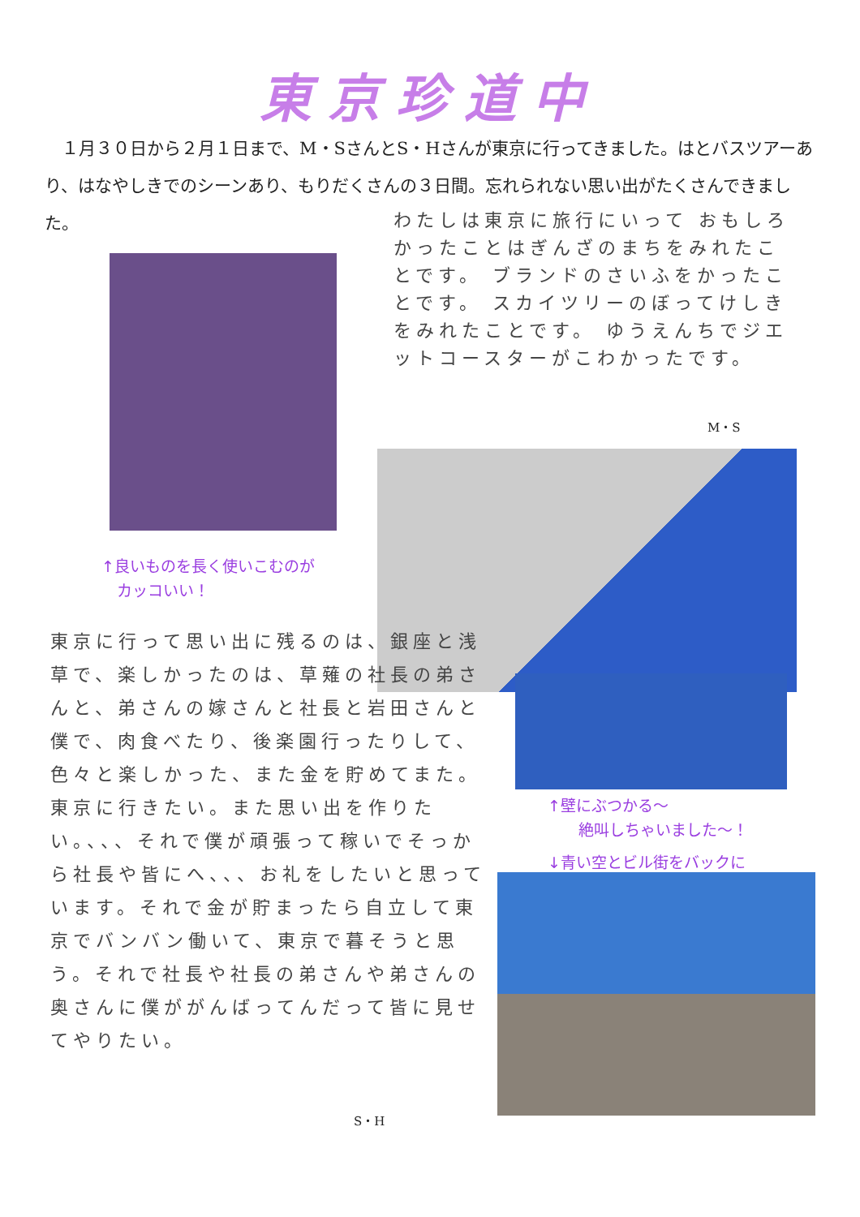東京珍道中
　１月３０日から２月１日まで、M・SさんとS・Hさんが東京に行ってきました。はとバスツアーあり、はなやしきでのシーンあり、もりだくさんの３日間。忘れられない思い出がたくさんできました。
わたしは東京に旅行にいって おもしろかったことはぎんざのまちをみれたことです。 ブランドのさいふをかったことです。 スカイツリーのぼってけしきをみれたことです。 ゆうえんちでジエットコースターがこわかったです。
M・S
↑良いものを長く使いこむのが
　カッコいい！
東京に行って思い出に残るのは、銀座と浅草で、楽しかったのは、草薙の社長の弟さんと、弟さんの嫁さんと社長と岩田さんと僕で、肉食べたり、後楽園行ったりして、色々と楽しかった、また金を貯めてまた。東京に行きたい。また思い出を作りたい。、、、それで僕が頑張って稼いでそっから社長や皆にへ、、、お礼をしたいと思っています。それで金が貯まったら自立して東京でバンバン働いて、東京で暮そうと思う。それで社長や社長の弟さんや弟さんの奥さんに僕ががんばってんだって皆に見せてやりたい。
S・H
↑壁にぶつかる～
　　絶叫しちゃいました～！
↓青い空とビル街をバックに